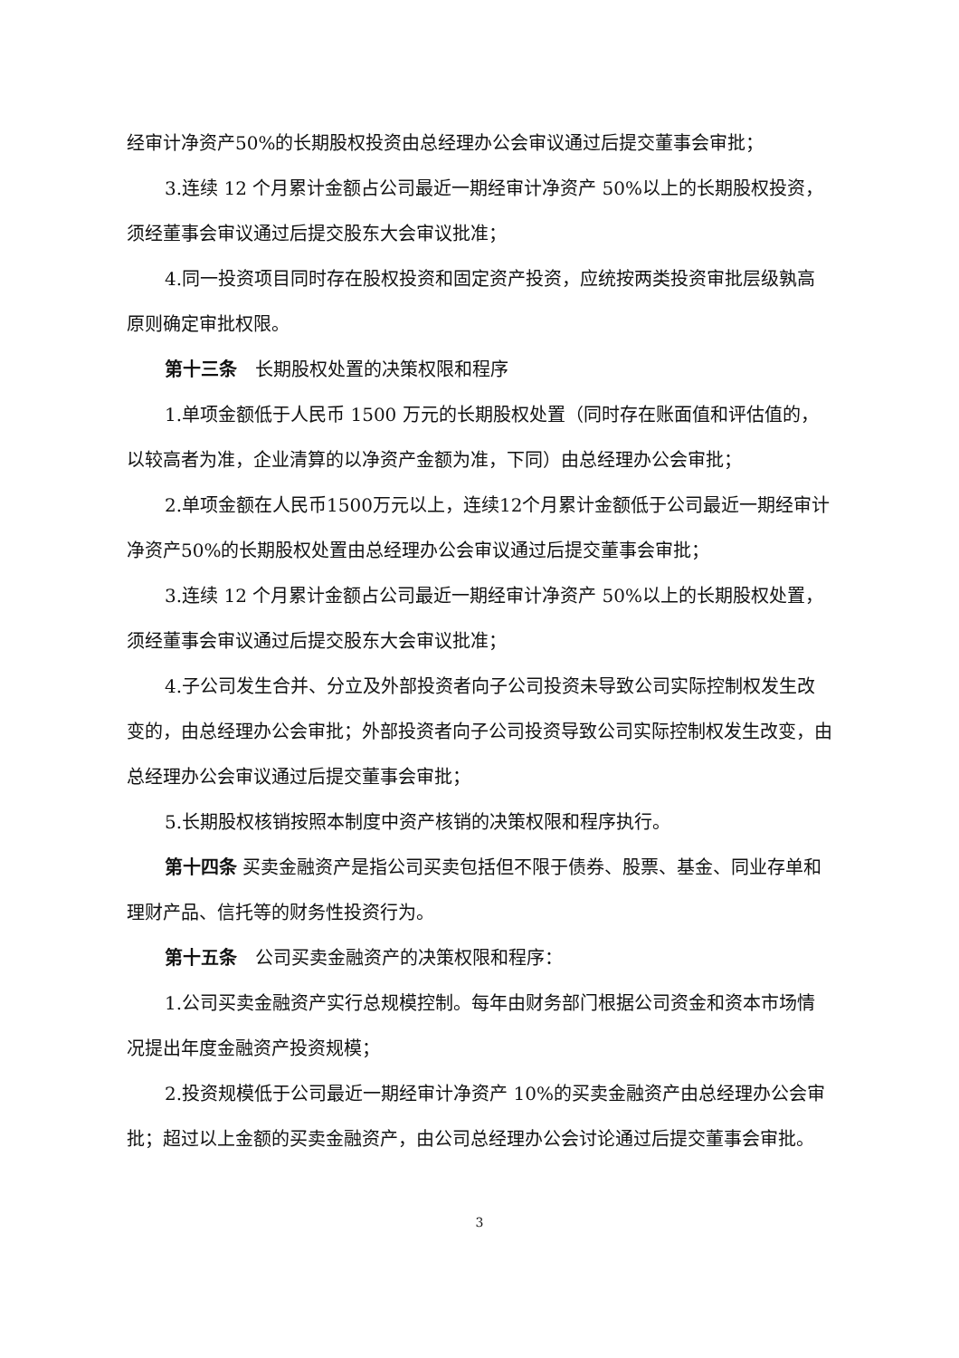经审计净资产50%的长期股权投资由总经理办公会审议通过后提交董事会审批；
3.连续 12 个月累计金额占公司最近一期经审计净资产 50%以上的长期股权投资，须经董事会审议通过后提交股东大会审议批准；
4.同一投资项目同时存在股权投资和固定资产投资，应统按两类投资审批层级孰高原则确定审批权限。
第十三条　长期股权处置的决策权限和程序
1.单项金额低于人民币 1500 万元的长期股权处置（同时存在账面值和评估值的，以较高者为准，企业清算的以净资产金额为准，下同）由总经理办公会审批；
2.单项金额在人民币1500万元以上，连续12个月累计金额低于公司最近一期经审计净资产50%的长期股权处置由总经理办公会审议通过后提交董事会审批；
3.连续 12 个月累计金额占公司最近一期经审计净资产 50%以上的长期股权处置，须经董事会审议通过后提交股东大会审议批准；
4.子公司发生合并、分立及外部投资者向子公司投资未导致公司实际控制权发生改变的，由总经理办公会审批；外部投资者向子公司投资导致公司实际控制权发生改变，由总经理办公会审议通过后提交董事会审批；
5.长期股权核销按照本制度中资产核销的决策权限和程序执行。
第十四条 买卖金融资产是指公司买卖包括但不限于债券、股票、基金、同业存单和理财产品、信托等的财务性投资行为。
第十五条　公司买卖金融资产的决策权限和程序：
1.公司买卖金融资产实行总规模控制。每年由财务部门根据公司资金和资本市场情况提出年度金融资产投资规模；
2.投资规模低于公司最近一期经审计净资产 10%的买卖金融资产由总经理办公会审批；超过以上金额的买卖金融资产，由公司总经理办公会讨论通过后提交董事会审批。
3